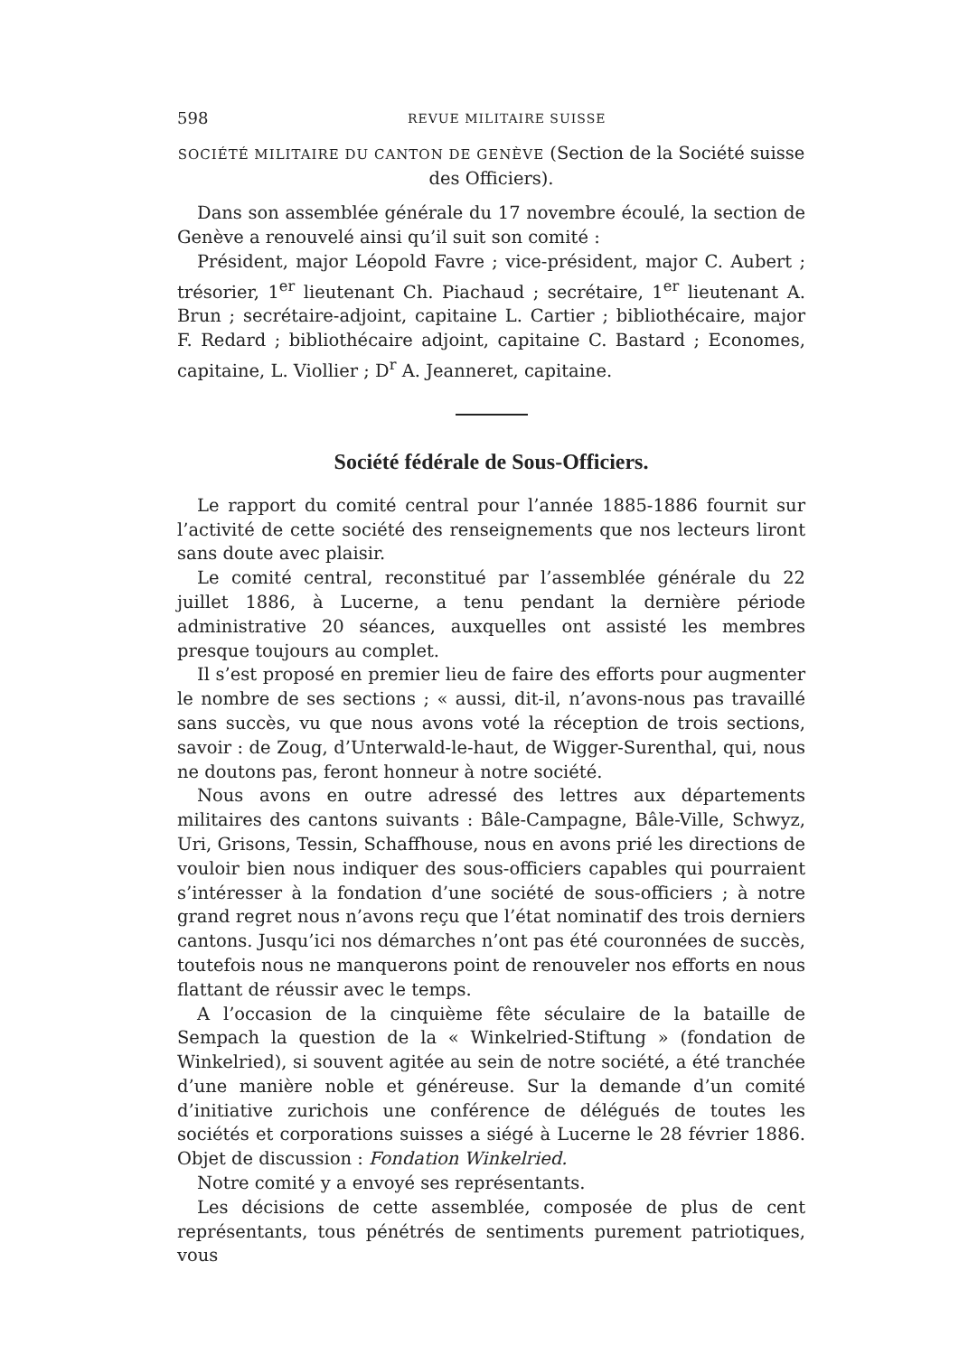598 REVUE MILITAIRE SUISSE
SOCIÉTÉ MILITAIRE DU CANTON DE GENÈVE (Section de la Société suisse des Officiers).
Dans son assemblée générale du 17 novembre écoulé, la section de Genève a renouvelé ainsi qu’il suit son comité :
Président, major Léopold Favre ; vice-président, major C. Aubert ; trésorier, 1<sup>er</sup> lieutenant Ch. Piachaud ; secrétaire, 1<sup>er</sup> lieutenant A. Brun ; secrétaire-adjoint, capitaine L. Cartier ; bibliothécaire, major F. Redard ; bibliothécaire adjoint, capitaine C. Bastard ; Economes, capitaine, L. Viollier ; D<sup>r</sup> A. Jeanneret, capitaine.
Société fédérale de Sous-Officiers.
Le rapport du comité central pour l’année 1885-1886 fournit sur l’activité de cette société des renseignements que nos lecteurs liront sans doute avec plaisir.
Le comité central, reconstitué par l’assemblée générale du 22 juillet 1886, à Lucerne, a tenu pendant la dernière période administrative 20 séances, auxquelles ont assisté les membres presque toujours au complet.
Il s’est proposé en premier lieu de faire des efforts pour augmenter le nombre de ses sections ; « aussi, dit-il, n’avons-nous pas travaillé sans succès, vu que nous avons voté la réception de trois sections, savoir : de Zoug, d’Unterwald-le-haut, de Wigger-Surenthal, qui, nous ne doutons pas, feront honneur à notre société.
Nous avons en outre adressé des lettres aux départements militaires des cantons suivants : Bâle-Campagne, Bâle-Ville, Schwyz, Uri, Grisons, Tessin, Schaffhouse, nous en avons prié les directions de vouloir bien nous indiquer des sous-officiers capables qui pourraient s’intéresser à la fondation d’une société de sous-officiers ; à notre grand regret nous n’avons reçu que l’état nominatif des trois derniers cantons. Jusqu’ici nos démarches n’ont pas été couronnées de succès, toutefois nous ne manquerons point de renouveler nos efforts en nous flattant de réussir avec le temps.
A l’occasion de la cinquième fête séculaire de la bataille de Sempach la question de la « Winkelried-Stiftung » (fondation de Winkelried), si souvent agitée au sein de notre société, a été tranchée d’une manière noble et généreuse. Sur la demande d’un comité d’initiative zurichois une conférence de délégués de toutes les sociétés et corporations suisses a siégé à Lucerne le 28 février 1886. Objet de discussion : Fondation Winkelried.
Notre comité y a envoyé ses représentants.
Les décisions de cette assemblée, composée de plus de cent représentants, tous pénétrés de sentiments purement patriotiques, vous